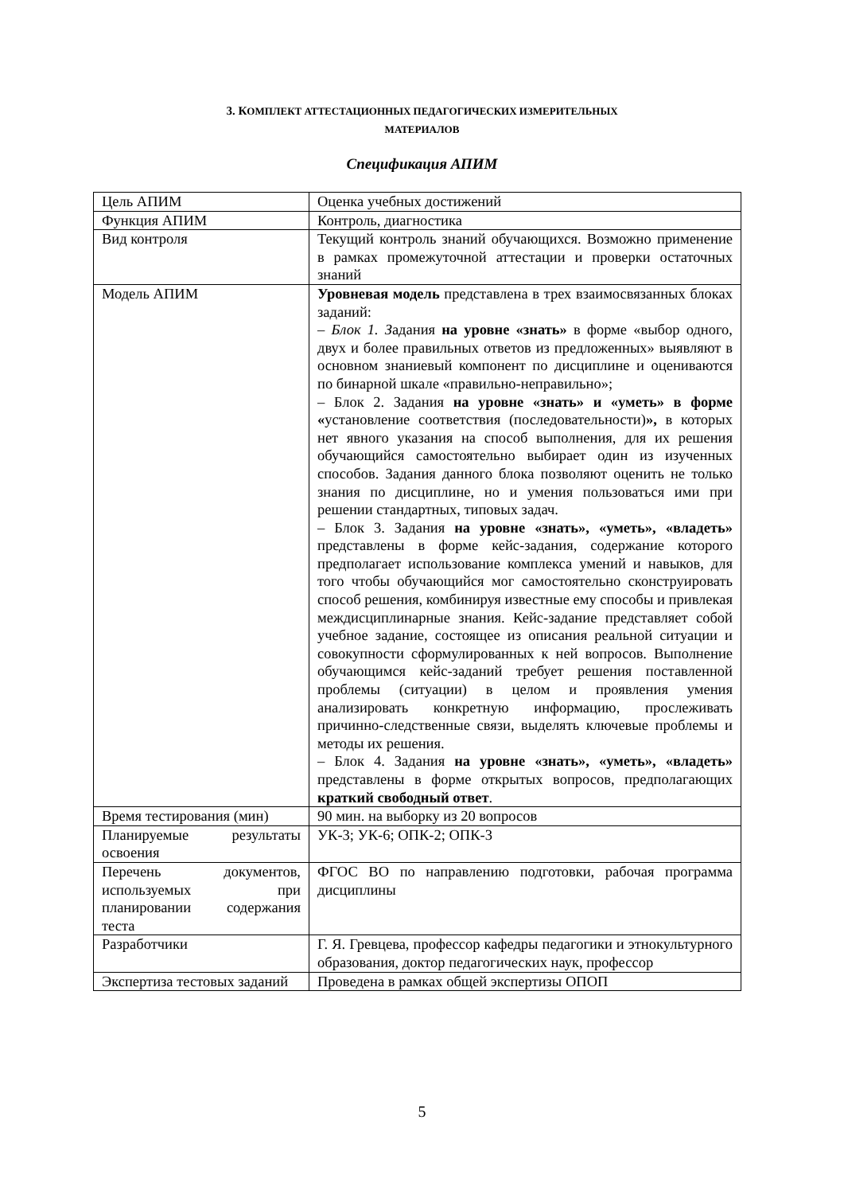3. КОМПЛЕКТ АТТЕСТАЦИОННЫХ ПЕДАГОГИЧЕСКИХ ИЗМЕРИТЕЛЬНЫХ
МАТЕРИАЛОВ
Спецификация АПИМ
| Цель АПИМ | Оценка учебных достижений |
| Функция АПИМ | Контроль, диагностика |
| Вид контроля | Текущий контроль знаний обучающихся. Возможно применение в рамках промежуточной аттестации и проверки остаточных знаний |
| Модель АПИМ | Уровневая модель представлена в трех взаимосвязанных блоках заданий: – Блок 1. З адания на уровне «знать» в форме «выбор одного, двух и более правильных ответов из предложенных» выявляют в основном знаниевый компонент по дисциплине и оцениваются по бинарной шкале «правильно-неправильно»; – Блок 2. Задания на уровне «знать» и «уметь» в форме « установление соответствия (последовательности) », в которых нет явного указания на способ выполнения, для их решения обучающийся самостоятельно выбирает один из изученных способов. Задания данного блока позволяют оценить не только знания по дисциплине, но и умения пользоваться ими при решении стандартных, типовых задач. – Блок 3. Задания на уровне «знать», «уметь», «владеть» представлены в форме кейс-задания, содержание которого предполагает использование комплекса умений и навыков, для того чтобы обучающийся мог самостоятельно сконструировать способ решения, комбинируя известные ему способы и привлекая междисциплинарные знания. Кейс-задание представляет собой учебное задание, состоящее из описания реальной ситуации и совокупности сформулированных к ней вопросов. Выполнение обучающимся кейс-заданий требует решения поставленной проблемы (ситуации) в целом и проявления умения анализировать конкретную информацию, прослеживать причинно-следственные связи, выделять ключевые проблемы и методы их решения. – Блок 4. Задания на уровне «знать», «уметь», «владеть» представлены в форме открытых вопросов, предполагающих краткий свободный ответ . |
| Время тестирования (мин) | 90 мин. на выборку из 20 вопросов |
| Планируемые результаты освоения | УК-3; УК-6; ОПК-2; ОПК-3 |
| Перечень документов, используемых при планировании содержания теста | ФГОС ВО по направлению подготовки, рабочая программа дисциплины |
| Разработчики | Г. Я. Гревцева, профессор кафедры педагогики и этнокультурного образования, доктор педагогических наук, профессор |
| Экспертиза тестовых заданий | Проведена в рамках общей экспертизы ОПОП |
5